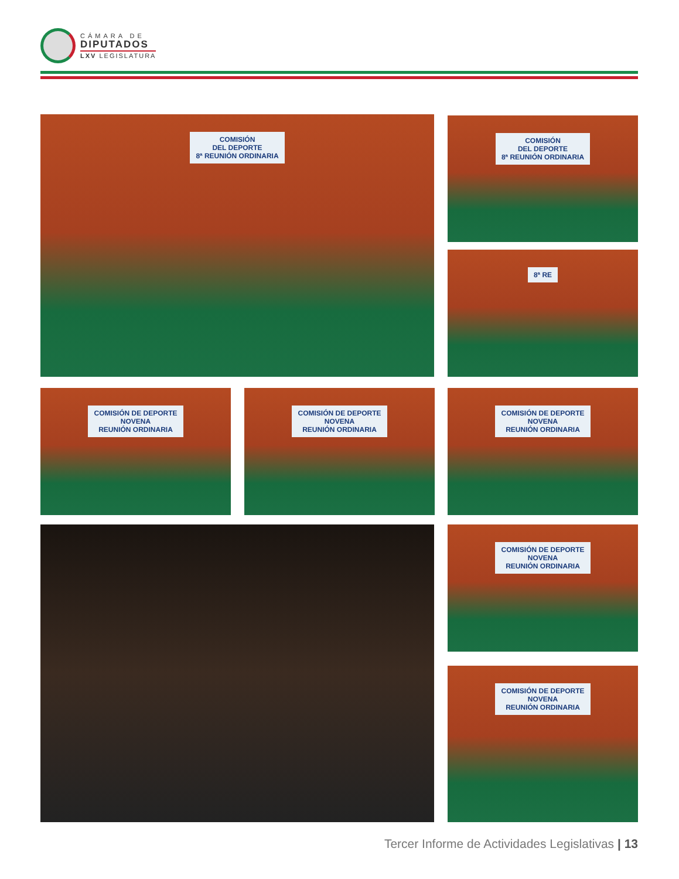CÁMARA DE
DIPUTADOS
LXV LEGISLATURA
COMISIÓN
DEL DEPORTE
8ª REUNIÓN ORDINARIA
COMISIÓN
DEL DEPORTE
8ª REUNIÓN ORDINARIA
8ª RE
COMISIÓN DE DEPORTE
NOVENA
REUNIÓN ORDINARIA
COMISIÓN DE DEPORTE
NOVENA
REUNIÓN ORDINARIA
COMISIÓN DE DEPORTE
NOVENA
REUNIÓN ORDINARIA
COMISIÓN DE DEPORTE
NOVENA
REUNIÓN ORDINARIA
COMISIÓN DE DEPORTE
NOVENA
REUNIÓN ORDINARIA
Tercer Informe de Actividades Legislativas | 13